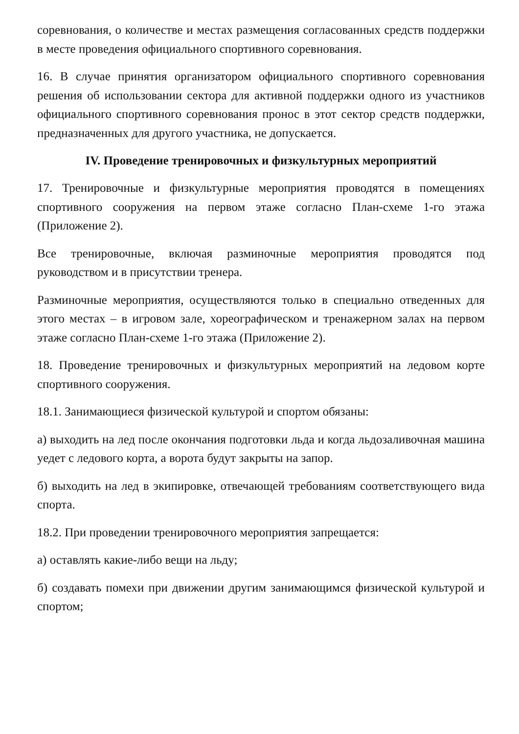соревнования, о количестве и местах размещения согласованных средств поддержки в месте проведения официального спортивного соревнования.
16. В случае принятия организатором официального спортивного соревнования решения об использовании сектора для активной поддержки одного из участников официального спортивного соревнования пронос в этот сектор средств поддержки, предназначенных для другого участника, не допускается.
IV. Проведение тренировочных и физкультурных мероприятий
17. Тренировочные и физкультурные мероприятия проводятся в помещениях спортивного сооружения на первом этаже согласно План-схеме 1-го этажа (Приложение 2).
Все тренировочные, включая разминочные мероприятия проводятся под руководством и в присутствии тренера.
Разминочные мероприятия, осуществляются только в специально отведенных для этого местах – в игровом зале, хореографическом и тренажерном залах на первом этаже согласно План-схеме 1-го этажа (Приложение 2).
18. Проведение тренировочных и физкультурных мероприятий на ледовом корте спортивного сооружения.
18.1. Занимающиеся физической культурой и спортом обязаны:
а) выходить на лед после окончания подготовки льда и когда льдозаливочная машина уедет с ледового корта, а ворота будут закрыты на запор.
б) выходить на лед в экипировке, отвечающей требованиям соответствующего вида спорта.
18.2. При проведении тренировочного мероприятия запрещается:
а) оставлять какие-либо вещи на льду;
б) создавать помехи при движении другим занимающимся физической культурой и спортом;